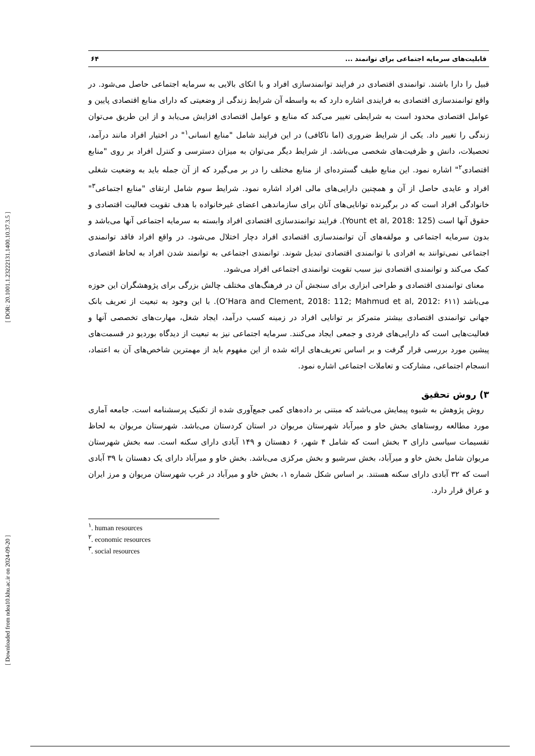[ Downloaded from ndea10.khu.ac.ir on 2024-09-20 ] [ DOR: 20.1001.1.23222131.1400.10.37.3.5 ]
قابلیت‌های سرمایه اجتماعی برای توانمند ... ۶۴
قبیل را دارا باشند. توانمندی اقتصادی در فرایند توانمندسازی افراد و با اتکای بالایی به سرمایه اجتماعی حاصل می‌شود. در واقع توانمندسازی اقتصادی به فرایندی اشاره دارد که به واسطه آن شرایط زندگی از وضعیتی که دارای منابع اقتصادی پایین و عوامل اقتصادی محدود است به شرایطی تغییر می‌کند که منابع و عوامل اقتصادی افزایش می‌یابد و از این طریق می‌توان زندگی را تغییر داد. یکی از شرایط ضروری (اما ناکافی) در این فرایند شامل "منابع انسانی<sup>۱</sup>" در اختیار افراد مانند درآمد، تحصیلات، دانش و ظرفیت‌های شخصی می‌باشد. از شرایط دیگر می‌توان به میزان دسترسی و کنترل افراد بر روی "منابع اقتصادی<sup>۲</sup>" اشاره نمود. این منابع طیف گسترده‌ای از منابع مختلف را در بر می‌گیرد که از آن جمله باید به وضعیت شغلی افراد و عایدی حاصل از آن و همچنین دارایی‌های مالی افراد اشاره نمود. شرایط سوم شامل ارتقای "منابع اجتماعی<sup>۳</sup>" خانوادگی افراد است که در برگیرنده توانایی‌های آنان برای سازماندهی اعضای غیرخانواده با هدف تقویت فعالیت اقتصادی و حقوق آنها است (Yount et al, 2018: 125). فرایند توانمندسازی اقتصادی افراد وابسته به سرمایه اجتماعی آنها می‌باشد و بدون سرمایه اجتماعی و مولفه‌های آن توانمندسازی اقتصادی افراد دچار اختلال می‌شود. در واقع افراد فاقد توانمندی اجتماعی نمی‌توانند به افرادی با توانمندی اقتصادی تبدیل شوند. توانمندی اجتماعی به توانمند شدن افراد به لحاظ اقتصادی کمک می‌کند و توانمندی اقتصادی نیز سبب تقویت توانمندی اجتماعی افراد می‌شود.
معنای توانمندی اقتصادی و طراحی ابزاری برای سنجش آن در فرهنگ‌های مختلف چالش بزرگی برای پژوهشگران این حوزه می‌باشد (O’Hara and Clement, 2018: 112; Mahmud et al, 2012: ۶۱۱). با این وجود به تبعیت از تعریف بانک جهانی توانمندی اقتصادی بیشتر متمرکز بر توانایی افراد در زمینه کسب درآمد، ایجاد شغل، مهارت‌های تخصصی آنها و فعالیت‌هایی است که دارایی‌های فردی و جمعی ایجاد می‌کنند. سرمایه اجتماعی نیز به تبعیت از دیدگاه بوردیو در قسمت‌های پیشین مورد بررسی قرار گرفت و بر اساس تعریف‌های ارائه شده از این مفهوم باید از مهمترین شاخص‌های آن به اعتماد، انسجام اجتماعی، مشارکت و تعاملات اجتماعی اشاره نمود.
۳) روش تحقیق
روش پژوهش به شیوه پیمایش می‌باشد که مبتنی بر داده‌های کمی جمع‌آوری شده از تکنیک پرسشنامه است. جامعه آماری مورد مطالعه روستاهای بخش خاو و میرآباد شهرستان مریوان در استان کردستان می‌باشد. شهرستان مریوان به لحاظ تقسیمات سیاسی دارای ۳ بخش است که شامل ۴ شهر، ۶ دهستان و ۱۴۹ آبادی دارای سکنه است. سه بخش شهرستان مریوان شامل بخش خاو و میرآباد، بخش سرشیو و بخش مرکزی می‌باشد. بخش خاو و میرآباد دارای یک دهستان با ۳۹ آبادی است که ۳۲ آبادی دارای سکنه هستند. بر اساس شکل شماره ۱، بخش خاو و میرآباد در غرب شهرستان مریوان و مرز ایران و عراق قرار دارد.
<sup>۱</sup>. human resources
<sup>۲</sup>. economic resources
<sup>۳</sup>. social resources